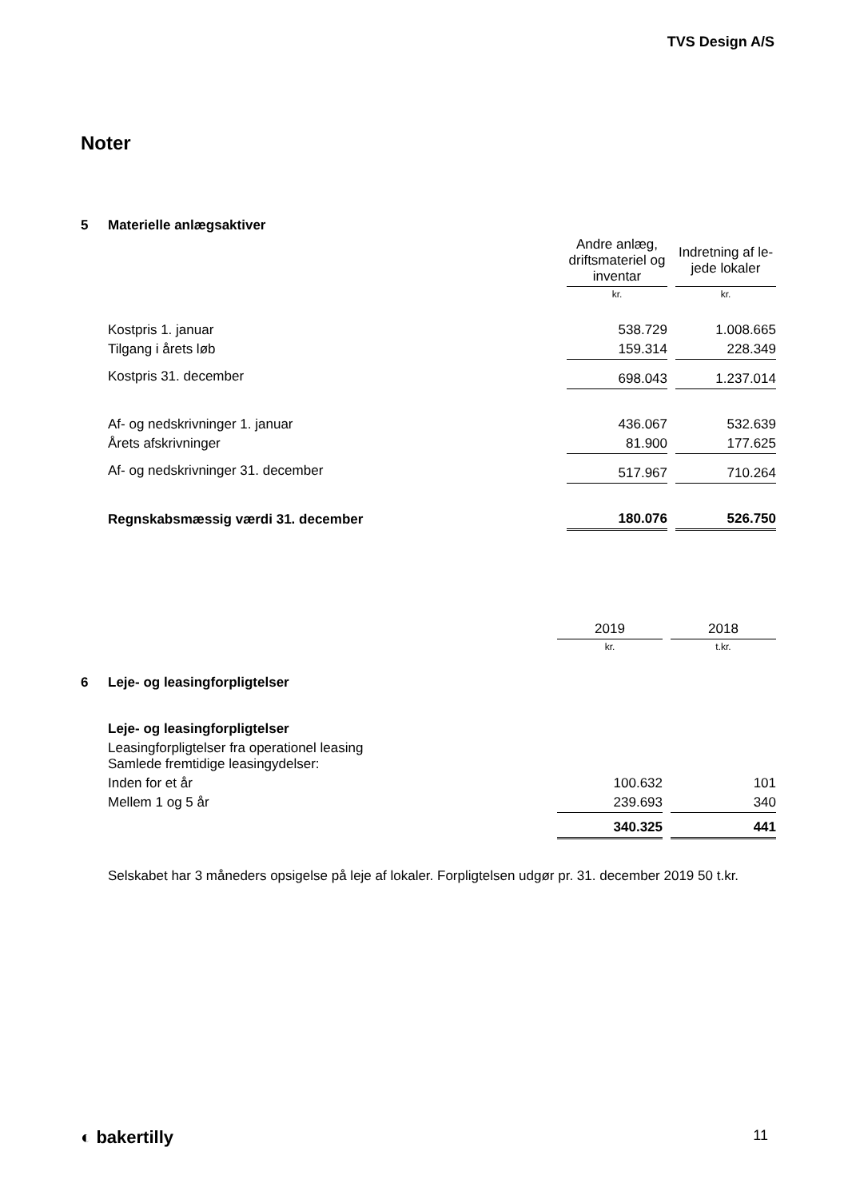TVS Design A/S
Noter
| 5 | Materielle anlægsaktiver | | | |
| | | Andre anlæg, driftsmateriel og inventar | | Indretning af le-jede lokaler |
| | | kr. | | kr. |
| | Kostpris 1. januar | 538.729 | | 1.008.665 |
| | Tilgang i årets løb | 159.314 | | 228.349 |
| | Kostpris 31. december | 698.043 | | 1.237.014 |
| | Af- og nedskrivninger 1. januar | 436.067 | | 532.639 |
| | Årets afskrivninger | 81.900 | | 177.625 |
| | Af- og nedskrivninger 31. december | 517.967 | | 710.264 |
| | Regnskabsmæssig værdi 31. december | 180.076 | | 526.750 |
| | | 2019 | | 2018 |
| | | kr. | | t.kr. |
| 6 | Leje- og leasingforpligtelser | | | |
| | Leje- og leasingforpligtelser | | | |
| | Leasingforpligtelser fra operationel leasing Samlede fremtidige leasingydelser: | | | |
| | Inden for et år | 100.632 | | 101 |
| | Mellem 1 og 5 år | 239.693 | | 340 |
| | | 340.325 | | 441 |
| | Selskabet har 3 måneders opsigelse på leje af lokaler. Forpligtelsen udgør pr. 31. december 2019 50 t.kr. | | | |
◐ bakertilly 11